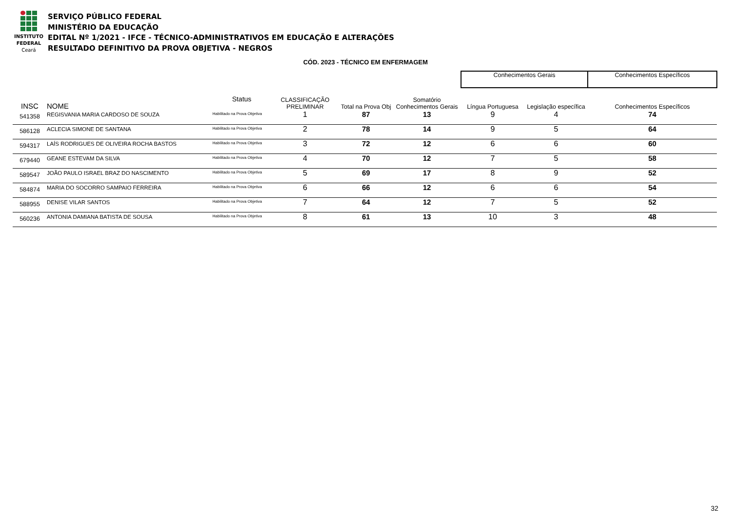INSTITUTO
FEDERAL
Ceará
SERVIÇO PÚBLICO FEDERAL
MINISTÉRIO DA EDUCAÇÃO
EDITAL Nº 1/2021 - IFCE - TÉCNICO-ADMINISTRATIVOS EM EDUCAÇÃO E ALTERAÇÕES
RESULTADO DEFINITIVO DA PROVA OBJETIVA - NEGROS
CÓD. 2023 - TÉCNICO EM ENFERMAGEM
| | | | | | | | Conhecimentos Gerais | | Conhecimentos Específicos |
| --- | --- | --- | --- | --- | --- | --- | --- | --- | --- |
| INSC | NOME | Status | CLASSIFICAÇÃO PRELIMINAR | Total na Prova Obj | Somatório Conhecimentos Gerais | | Língua Portuguesa | Legislação específica | Conhecimentos Específicos |
| 541358 | REGISVANIA MARIA CARDOSO DE SOUZA | Habilitado na Prova Objetiva | 1 | 87 | 13 | | 9 | 4 | 74 |
| 586128 | ACLECIA SIMONE DE SANTANA | Habilitado na Prova Objetiva | 2 | 78 | 14 | | 9 | 5 | 64 |
| 594317 | LAÍS RODRIGUES DE OLIVEIRA ROCHA BASTOS | Habilitado na Prova Objetiva | 3 | 72 | 12 | | 6 | 6 | 60 |
| 679440 | GEANE ESTEVAM DA SILVA | Habilitado na Prova Objetiva | 4 | 70 | 12 | | 7 | 5 | 58 |
| 589547 | JOÃO PAULO ISRAEL BRAZ DO NASCIMENTO | Habilitado na Prova Objetiva | 5 | 69 | 17 | | 8 | 9 | 52 |
| 584874 | MARIA DO SOCORRO SAMPAIO FERREIRA | Habilitado na Prova Objetiva | 6 | 66 | 12 | | 6 | 6 | 54 |
| 588955 | DENISE VILAR SANTOS | Habilitado na Prova Objetiva | 7 | 64 | 12 | | 7 | 5 | 52 |
| 560236 | ANTONIA DAMIANA BATISTA DE SOUSA | Habilitado na Prova Objetiva | 8 | 61 | 13 | | 10 | 3 | 48 |
32